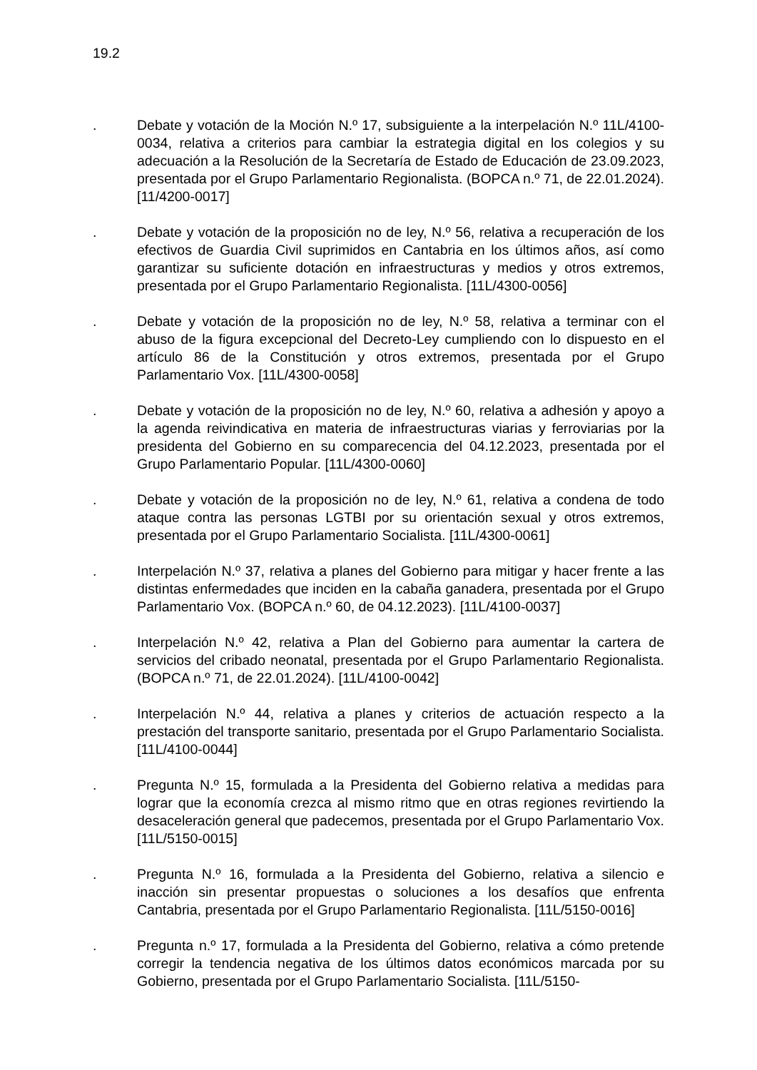19.2
. Debate y votación de la Moción N.º 17, subsiguiente a la interpelación N.º 11L/4100-0034, relativa a criterios para cambiar la estrategia digital en los colegios y su adecuación a la Resolución de la Secretaría de Estado de Educación de 23.09.2023, presentada por el Grupo Parlamentario Regionalista. (BOPCA n.º 71, de 22.01.2024). [11/4200-0017]
. Debate y votación de la proposición no de ley, N.º 56, relativa a recuperación de los efectivos de Guardia Civil suprimidos en Cantabria en los últimos años, así como garantizar su suficiente dotación en infraestructuras y medios y otros extremos, presentada por el Grupo Parlamentario Regionalista. [11L/4300-0056]
. Debate y votación de la proposición no de ley, N.º 58, relativa a terminar con el abuso de la figura excepcional del Decreto-Ley cumpliendo con lo dispuesto en el artículo 86 de la Constitución y otros extremos, presentada por el Grupo Parlamentario Vox. [11L/4300-0058]
. Debate y votación de la proposición no de ley, N.º 60, relativa a adhesión y apoyo a la agenda reivindicativa en materia de infraestructuras viarias y ferroviarias por la presidenta del Gobierno en su comparecencia del 04.12.2023, presentada por el Grupo Parlamentario Popular. [11L/4300-0060]
. Debate y votación de la proposición no de ley, N.º 61, relativa a condena de todo ataque contra las personas LGTBI por su orientación sexual y otros extremos, presentada por el Grupo Parlamentario Socialista. [11L/4300-0061]
. Interpelación N.º 37, relativa a planes del Gobierno para mitigar y hacer frente a las distintas enfermedades que inciden en la cabaña ganadera, presentada por el Grupo Parlamentario Vox. (BOPCA n.º 60, de 04.12.2023). [11L/4100-0037]
. Interpelación N.º 42, relativa a Plan del Gobierno para aumentar la cartera de servicios del cribado neonatal, presentada por el Grupo Parlamentario Regionalista. (BOPCA n.º 71, de 22.01.2024). [11L/4100-0042]
. Interpelación N.º 44, relativa a planes y criterios de actuación respecto a la prestación del transporte sanitario, presentada por el Grupo Parlamentario Socialista. [11L/4100-0044]
. Pregunta N.º 15, formulada a la Presidenta del Gobierno relativa a medidas para lograr que la economía crezca al mismo ritmo que en otras regiones revirtiendo la desaceleración general que padecemos, presentada por el Grupo Parlamentario Vox. [11L/5150-0015]
. Pregunta N.º 16, formulada a la Presidenta del Gobierno, relativa a silencio e inacción sin presentar propuestas o soluciones a los desafíos que enfrenta Cantabria, presentada por el Grupo Parlamentario Regionalista. [11L/5150-0016]
. Pregunta n.º 17, formulada a la Presidenta del Gobierno, relativa a cómo pretende corregir la tendencia negativa de los últimos datos económicos marcada por su Gobierno, presentada por el Grupo Parlamentario Socialista. [11L/5150-